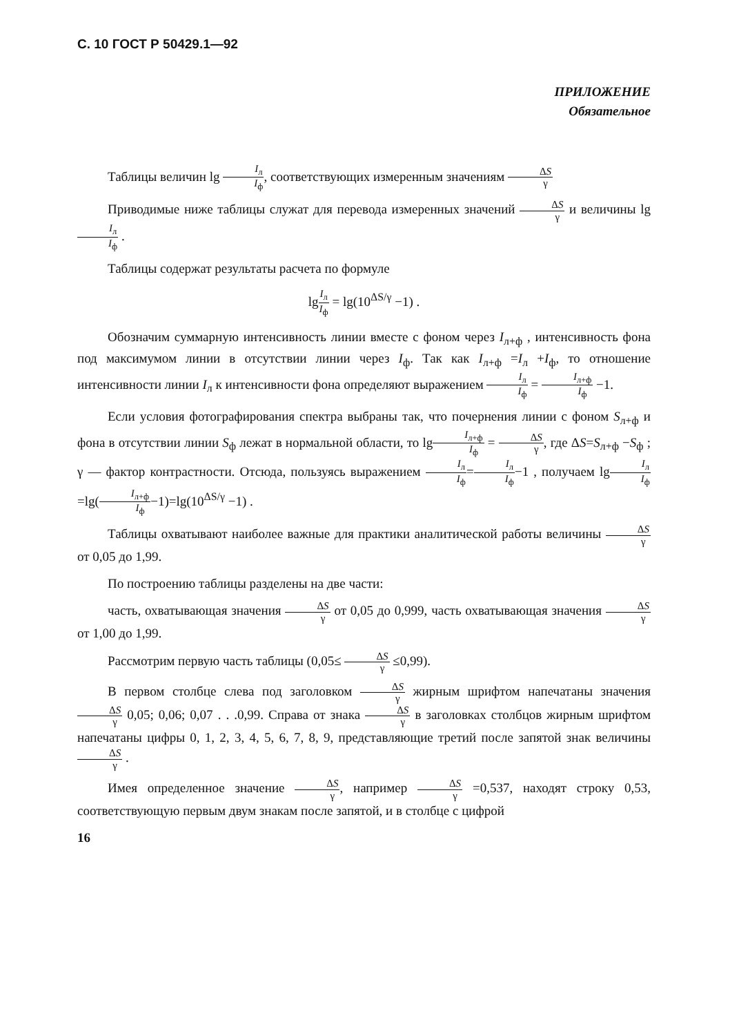С. 10 ГОСТ Р 50429.1—92
ПРИЛОЖЕНИЕ
Обязательное
Таблицы величин lg I<sub>л</sub> I<sub>ф</sub>, соответствующих измеренным значениям ΔS γ
Приводимые ниже таблицы служат для перевода измеренных значений ΔS γ и величины lgI<sub>л</sub> I<sub>ф</sub> .
Таблицы содержат результаты расчета по формуле
lgI<sub>л</sub> I<sub>ф</sub> = lg(10<sup>ΔS/γ</sup> −1) .
Обозначим суммарную интенсивность линии вместе с фоном через I<sub>л+ф</sub> , интенсивность фона под максимумом линии в отсутствии линии через I<sub>ф</sub>. Так как I<sub>л+ф</sub> =I<sub>л</sub> +I<sub>ф</sub>, то отношение интенсивности линии I<sub>л</sub> к интенсивности фона определяют выражением I<sub>л</sub> I<sub>ф</sub> = I<sub>л+ф</sub> I<sub>ф</sub> −1.
Если условия фотографирования спектра выбраны так, что почернения линии с фоном S<sub>л+ф</sub> и фона в отсутствии линии S<sub>ф</sub> лежат в нормальной области, то lgI<sub>л+ф</sub> I<sub>ф</sub> = ΔS γ, где ΔS=S<sub>л+ф</sub> −S<sub>ф</sub> ; γ — фактор контрастности. Отсюда, пользуясь выражением I<sub>л</sub> I<sub>ф</sub>=I<sub>л</sub> I<sub>ф</sub>−1 , получаем lgI<sub>л</sub> I<sub>ф</sub>=lg(I<sub>л+ф</sub> I<sub>ф</sub>−1)=lg(10<sup>ΔS/γ</sup> −1) .
Таблицы охватывают наиболее важные для практики аналитической работы величины ΔS γ от 0,05 до 1,99.
По построению таблицы разделены на две части:
часть, охватывающая значения ΔS γ от 0,05 до 0,999, часть охватывающая значения ΔS γ от 1,00 до 1,99.
Рассмотрим первую часть таблицы (0,05≤ ΔS γ ≤0,99).
В первом столбце слева под заголовком ΔS γ жирным шрифтом напечатаны значения ΔS γ 0,05; 0,06; 0,07 . . .0,99. Справа от знака ΔS γ в заголовках столбцов жирным шрифтом напечатаны цифры 0, 1, 2, 3, 4, 5, 6, 7, 8, 9, представляющие третий после запятой знак величины ΔS γ .
Имея определенное значение ΔS γ, например ΔS γ =0,537, находят строку 0,53, соответствующую первым двум знакам после запятой, и в столбце с цифрой
16